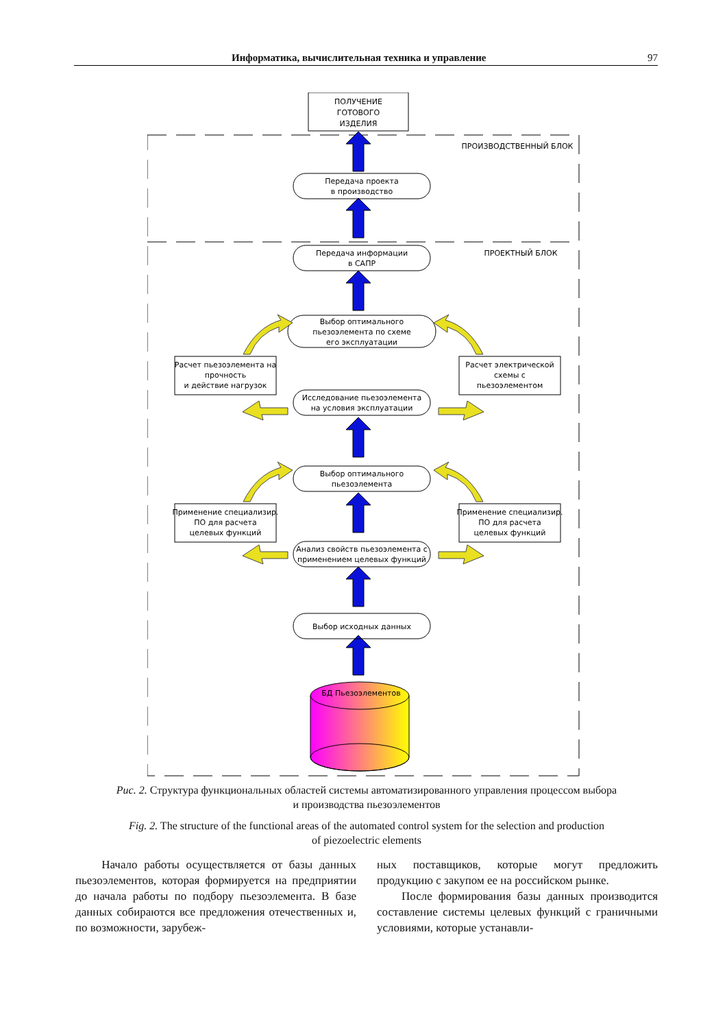Информатика, вычислительная техника и управление 97
ПОЛУЧЕНИЕ
ГОТОВОГО
ИЗДЕЛИЯ
ПРОИЗВОДСТВЕННЫЙ БЛОК
ПРОЕКТНЫЙ БЛОК
Передача проекта
в производство
Передача информации
в САПР
Выбор оптимального
пьезоэлемента по схеме
его эксплуатации
Исследование пьезоэлемента
на условия эксплуатации
Выбор оптимального
пьезоэлемента
Анализ свойств пьезоэлемента с
применением целевых функций
Выбор исходных данных
Расчет пьезоэлемента на
прочность
и действие нагрузок
Расчет электрической
схемы с
пьезоэлементом
Применение специализир.
ПО для расчета
целевых функций
Применение специализир.
ПО для расчета
целевых функций
БД Пьезоэлементов
Рис. 2. Структура функциональных областей системы автоматизированного управления процессом выбора
и производства пьезоэлементов
Fig. 2. The structure of the functional areas of the automated control system for the selection and production
of piezoelectric elements
Начало работы осуществляется от базы данных пьезоэлементов, которая формируется на предприятии до начала работы по подбору пьезоэлемента. В базе данных собираются все предложения отечественных и, по возможности, зарубеж-
ных поставщиков, которые могут предложить продукцию с закупом ее на российском рынке.
После формирования базы данных производится составление системы целевых функций с граничными условиями, которые устанавли-